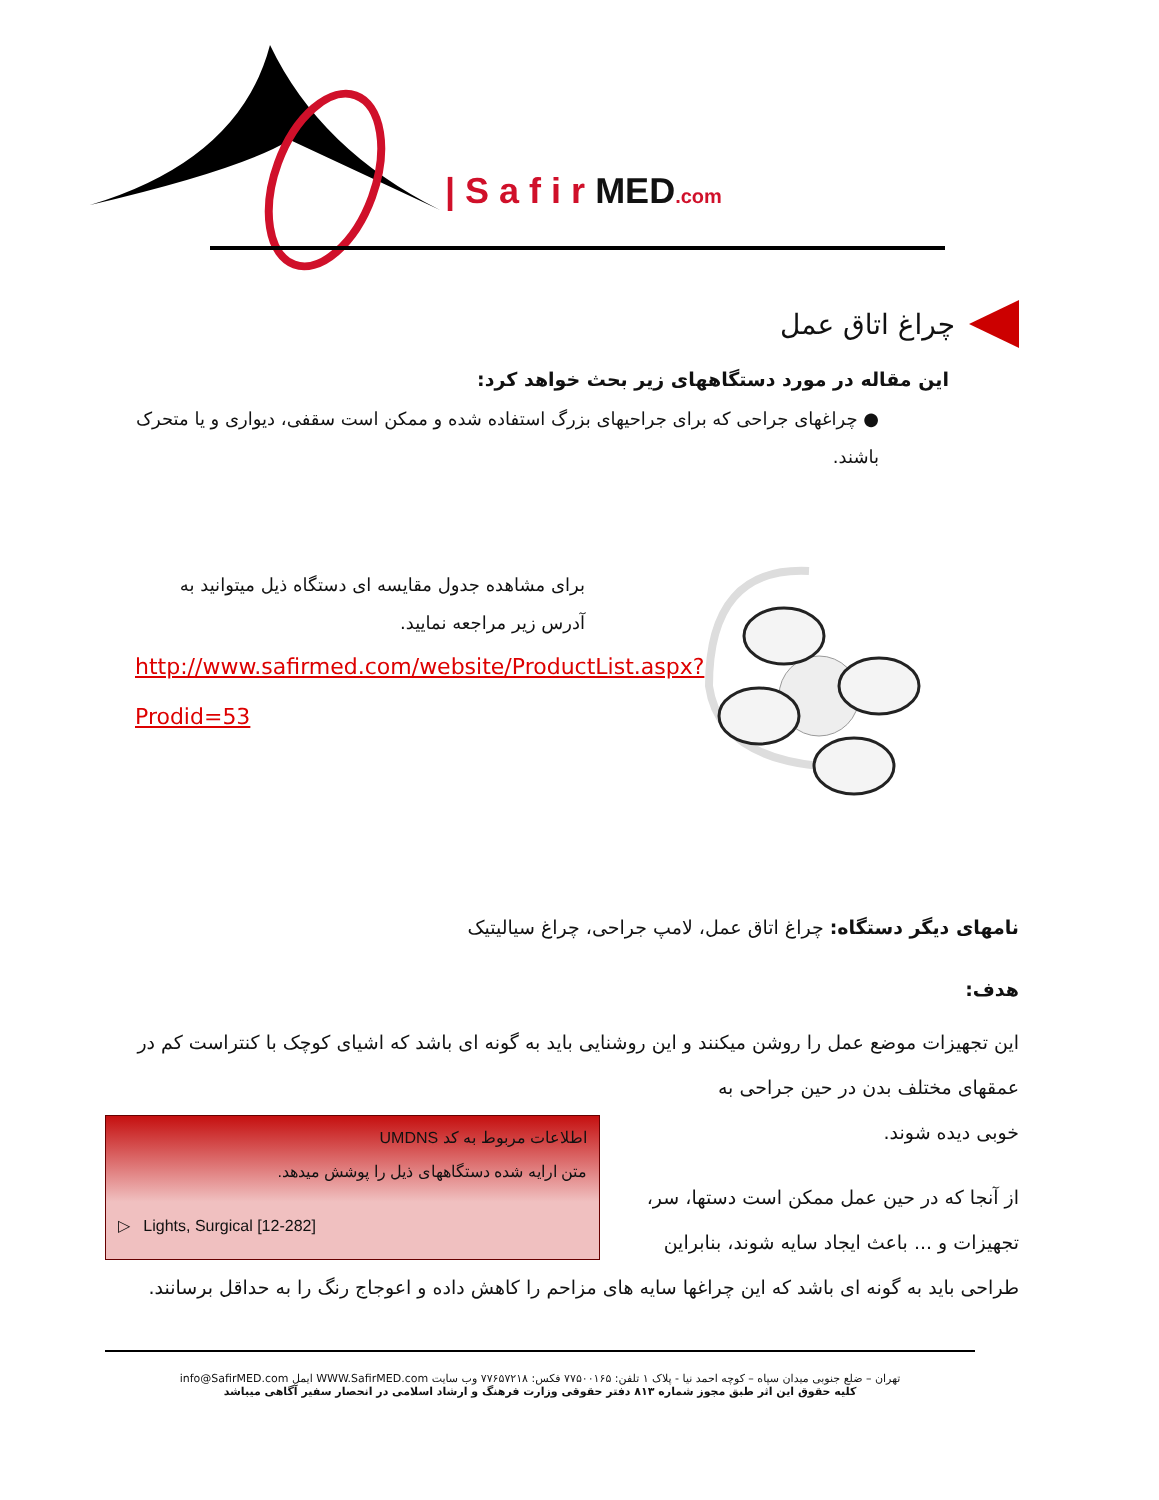| S a f i r MED.com
چراغ اتاق عمل
این مقاله در مورد دستگاههای زیر بحث خواهد کرد:
● چراغهای جراحی که برای جراحیهای بزرگ استفاده شده و ممکن است سقفی، دیواری و یا متحرک باشند.
برای مشاهده جدول مقایسه ای دستگاه ذیل میتوانید به آدرس زیر مراجعه نمایید.
http://www.safirmed.com/website/ProductList.aspx?Prodid=53
نامهای دیگر دستگاه: چراغ اتاق عمل، لامپ جراحی، چراغ سیالیتیک
هدف:
این تجهیزات موضع عمل را روشن میکنند و این روشنایی باید به گونه ای باشد که اشیای کوچک با کنتراست کم در عمقهای مختلف بدن در حین جراحی به
اطلاعات مربوط به کد UMDNS
متن ارایه شده دستگاههای ذیل را پوشش میدهد.
▷ Lights, Surgical [12-282]
خوبی دیده شوند.
از آنجا که در حین عمل ممکن است دستها، سر، تجهیزات و ... باعث ایجاد سایه شوند، بنابراین
طراحی باید به گونه ای باشد که این چراغها سایه های مزاحم را کاهش داده و اعوجاج رنگ را به حداقل برسانند.
تهران – ضلع جنوبی میدان سپاه – کوچه احمد نیا - پلاک ۱ تلفن: ۷۷۵۰۰۱۶۵ فکس: ۷۷۶۵۷۲۱۸ وب سایت WWW.SafirMED.com ایمل info@SafirMED.com
کلیه حقوق این اثر طبق مجوز شماره ۸۱۳ دفتر حقوقی وزارت فرهنگ و ارشاد اسلامی در انحصار سفیر آگاهی میباشد